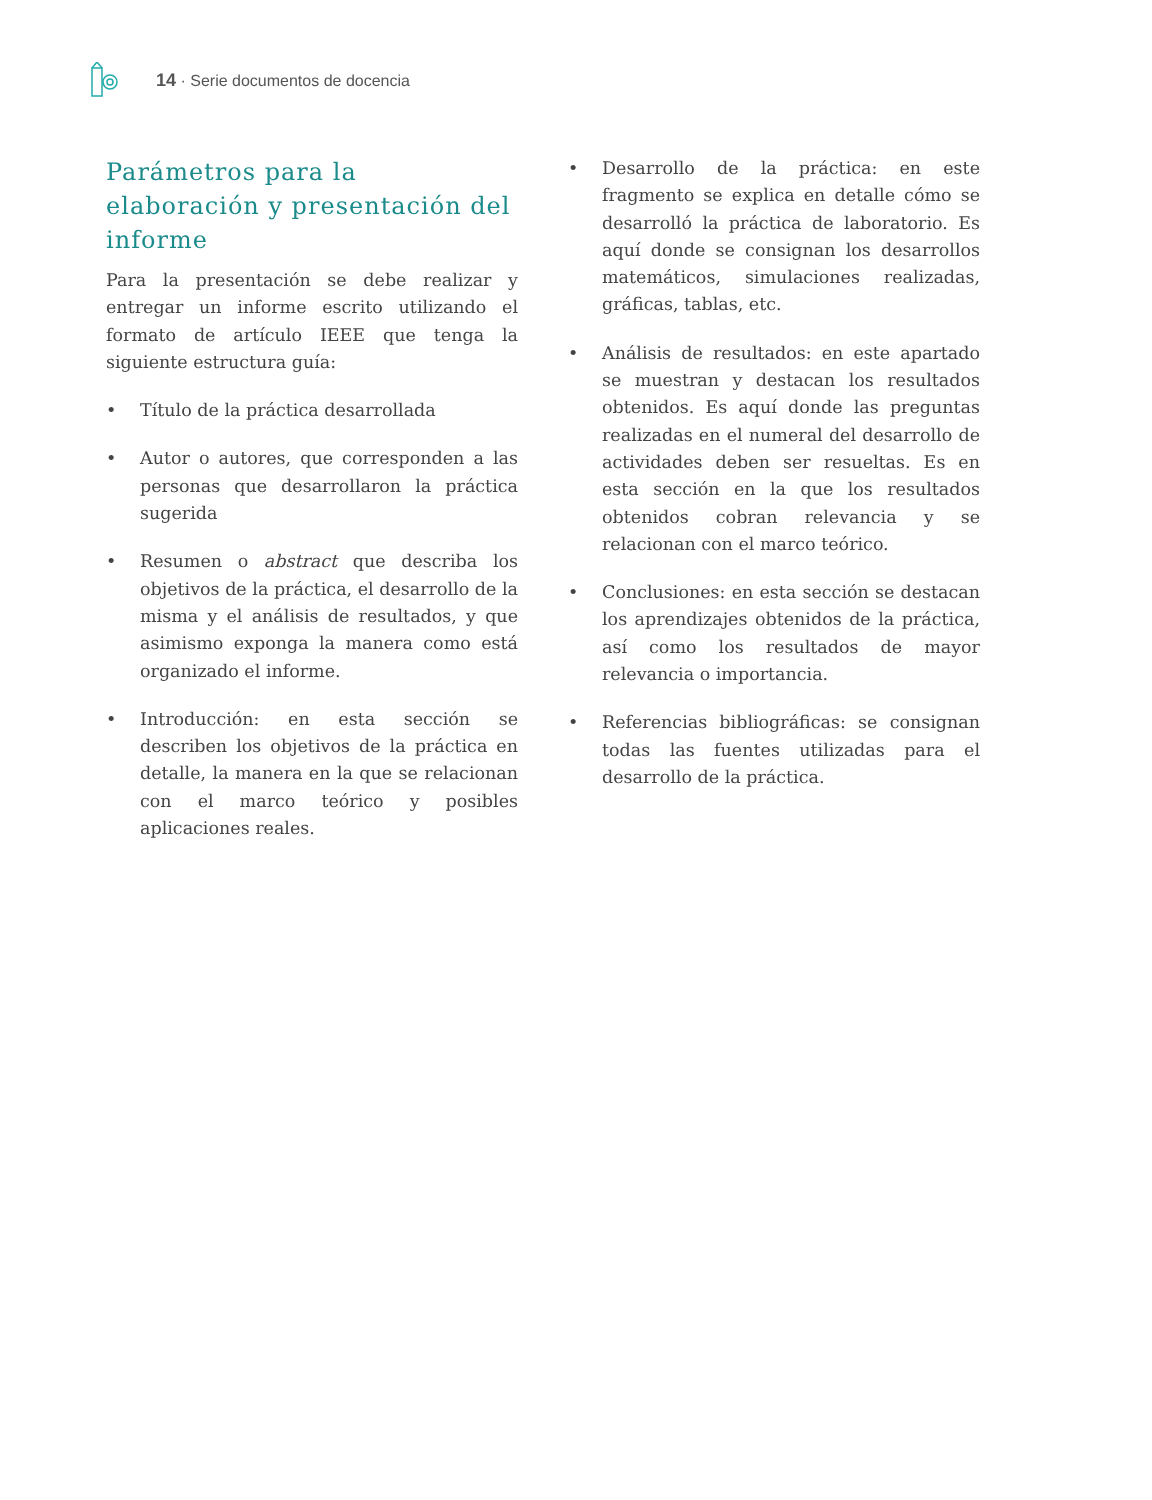14 · Serie documentos de docencia
Parámetros para la elaboración y presentación del informe
Para la presentación se debe realizar y entregar un informe escrito utilizando el formato de artículo IEEE que tenga la siguiente estructura guía:
• Título de la práctica desarrollada
• Autor o autores, que corresponden a las personas que desarrollaron la práctica sugerida
• Resumen o abstract que describa los objetivos de la práctica, el desarrollo de la misma y el análisis de resultados, y que asimismo exponga la manera como está organizado el informe.
• Introducción: en esta sección se describen los objetivos de la práctica en detalle, la manera en la que se relacionan con el marco teórico y posibles aplicaciones reales.
• Desarrollo de la práctica: en este fragmento se explica en detalle cómo se desarrolló la práctica de laboratorio. Es aquí donde se consignan los desarrollos matemáticos, simulaciones realizadas, gráficas, tablas, etc.
• Análisis de resultados: en este apartado se muestran y destacan los resultados obtenidos. Es aquí donde las preguntas realizadas en el numeral del desarrollo de actividades deben ser resueltas. Es en esta sección en la que los resultados obtenidos cobran relevancia y se relacionan con el marco teórico.
• Conclusiones: en esta sección se destacan los aprendizajes obtenidos de la práctica, así como los resultados de mayor relevancia o importancia.
• Referencias bibliográficas: se consignan todas las fuentes utilizadas para el desarrollo de la práctica.